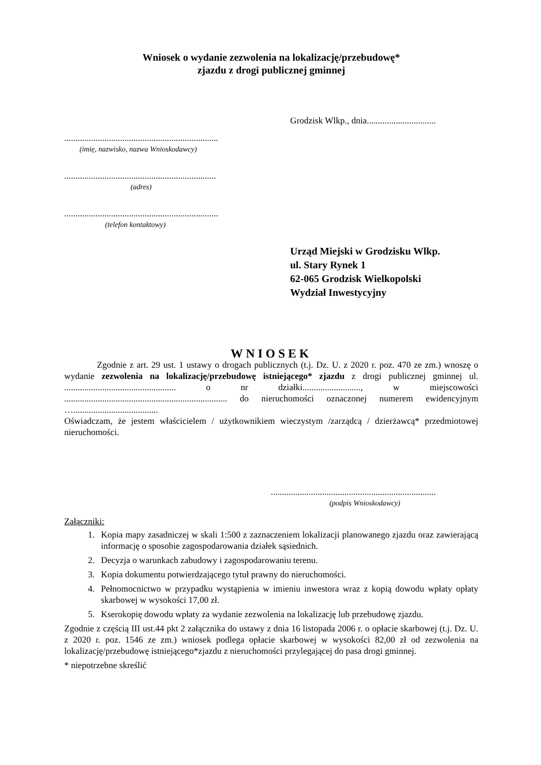Wniosek o wydanie zezwolenia na lokalizację/przebudowę*
zjazdu z drogi publicznej gminnej
Grodzisk Wlkp., dnia...............................
.....................................................................
(imię, nazwisko, nazwa Wnioskodawcy)
....................................................................
(adres)
.....................................................................
(telefon kontaktowy)
Urząd Miejski w Grodzisku Wlkp.
ul. Stary Rynek 1
62-065 Grodzisk Wielkopolski
Wydział Inwestycyjny
WNIOSEK
Zgodnie z art. 29 ust. 1 ustawy o drogach publicznych (t.j. Dz. U. z 2020 r. poz. 470 ze zm.) wnoszę o wydanie zezwolenia na lokalizację/przebudowę istniejącego* zjazdu z drogi publicznej gminnej ul. .................................................. o nr działki.........................., w miejscowości ......................................................................... do nieruchomości oznaczonej numerem ewidencyjnym …......................................
Oświadczam, że jestem właścicielem / użytkownikiem wieczystym /zarządcą / dzierżawcą* przedmiotowej nieruchomości.
..........................................................................
(podpis Wnioskodawcy)
Załączniki:
1. Kopia mapy zasadniczej w skali 1:500 z zaznaczeniem lokalizacji planowanego zjazdu oraz zawierającą informację o sposobie zagospodarowania działek sąsiednich.
2. Decyzja o warunkach zabudowy i zagospodarowaniu terenu.
3. Kopia dokumentu potwierdzającego tytuł prawny do nieruchomości.
4. Pełnomocnictwo w przypadku wystąpienia w imieniu inwestora wraz z kopią dowodu wpłaty opłaty skarbowej w wysokości 17,00 zł.
5. Kserokopię dowodu wpłaty za wydanie zezwolenia na lokalizację lub przebudowę zjazdu.
Zgodnie z częścią III ust.44 pkt 2 załącznika do ustawy z dnia 16 listopada 2006 r. o opłacie skarbowej (t.j. Dz. U. z 2020 r. poz. 1546 ze zm.) wniosek podlega opłacie skarbowej w wysokości 82,00 zł od zezwolenia na lokalizację/przebudowę istniejącego*zjazdu z nieruchomości przylegającej do pasa drogi gminnej.
* niepotrzebne skreślić